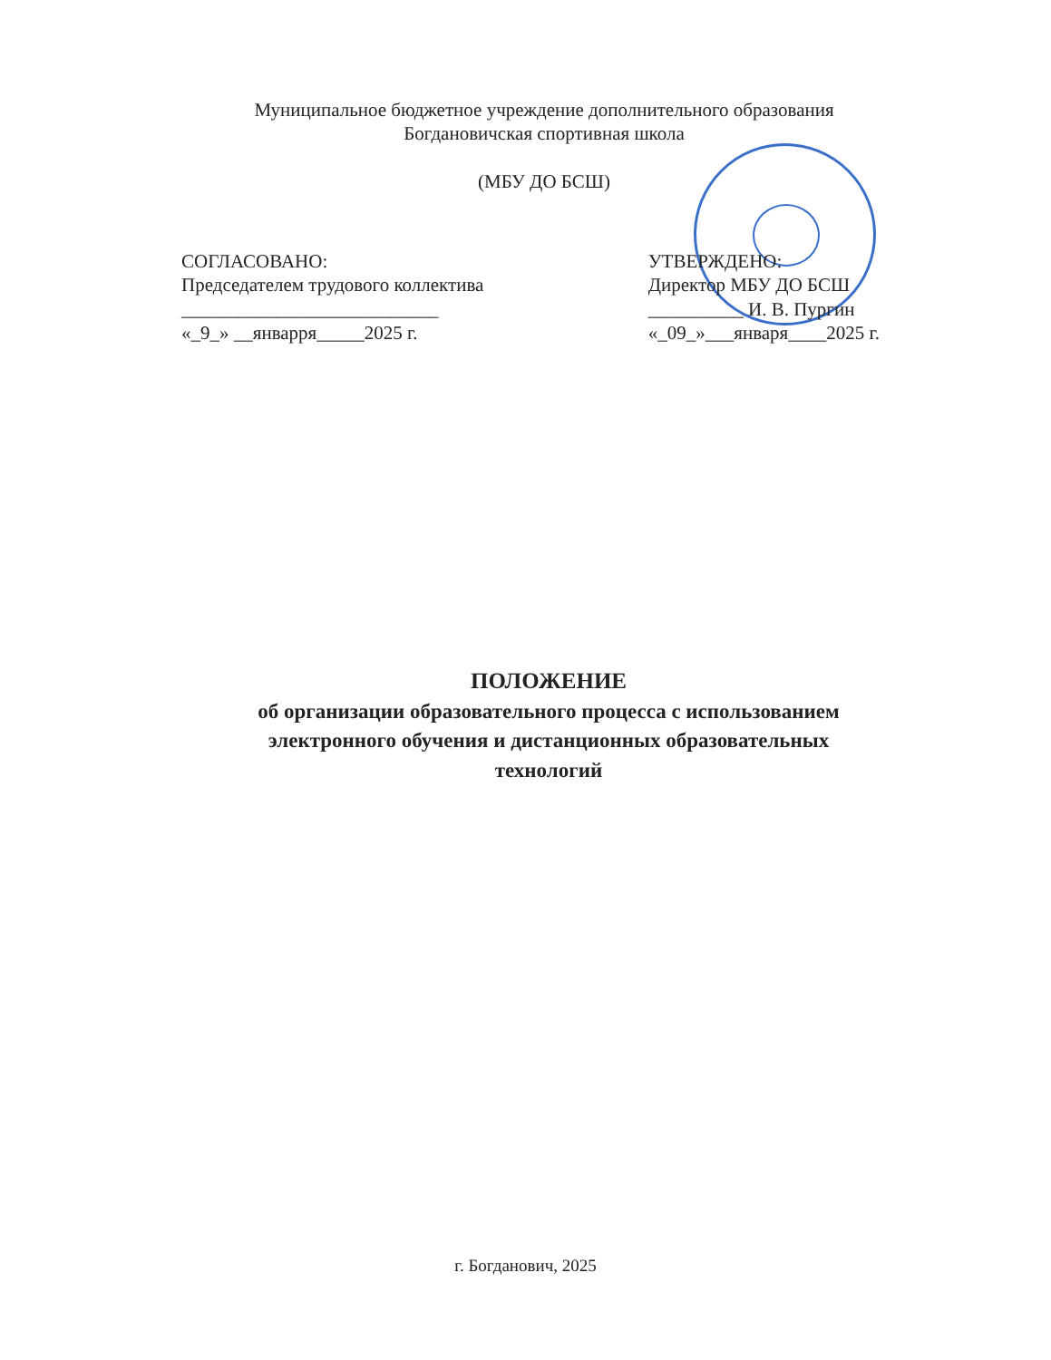Муниципальное бюджетное учреждение дополнительного образования
Богдановичская спортивная школа
(МБУ ДО БСШ)
СОГЛАСОВАНО:
Председателем трудового коллектива
___________________________
«_9_» __январря_____2025 г.
УТВЕРЖДЕНО:
Директор МБУ ДО БСШ
__________ И. В. Пургин
«_09_»___января____2025 г.
ПОЛОЖЕНИЕ
об организации образовательного процесса с использованием
электронного обучения и дистанционных образовательных
технологий
г. Богданович, 2025